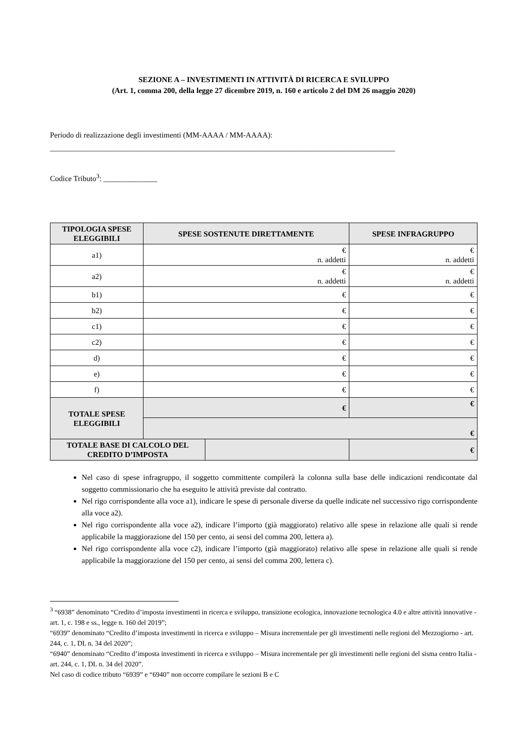SEZIONE A – INVESTIMENTI IN ATTIVITÀ DI RICERCA E SVILUPPO
(Art. 1, comma 200, della legge 27 dicembre 2019, n. 160 e articolo 2 del DM 26 maggio 2020)
Periodo di realizzazione degli investimenti (MM-AAAA / MM-AAAA):
__________________________________________________________________________________________
Codice Tributo<sup>3</sup>: ______________
| TIPOLOGIA SPESE ELEGGIBILI | SPESE SOSTENUTE DIRETTAMENTE | SPESE INFRAGRUPPO |
| --- | --- | --- |
| a1) | € n. addetti | € n. addetti |
| a2) | € n. addetti | € n. addetti |
| b1) | € | € |
| b2) | € | € |
| c1) | € | € |
| c2) | € | € |
| d) | € | € |
| e) | € | € |
| f) | € | € |
| TOTALE SPESE ELEGGIBILI | € | € |
| | € | |
| / TOTALE BASE DI CALCOLO DEL CREDITO D’IMPOSTA / / | | € |
Nel caso di spese infragruppo, il soggetto committente compilerà la colonna sulla base delle indicazioni rendicontate dal soggetto commissionario che ha eseguito le attività previste dal contratto.
Nel rigo corrispondente alla voce a1), indicare le spese di personale diverse da quelle indicate nel successivo rigo corrispondente alla voce a2).
Nel rigo corrispondente alla voce a2), indicare l’importo (già maggiorato) relativo alle spese in relazione alle quali si rende applicabile la maggiorazione del 150 per cento, ai sensi del comma 200, lettera a).
Nel rigo corrispondente alla voce c2), indicare l’importo (già maggiorato) relativo alle spese in relazione alle quali si rende applicabile la maggiorazione del 150 per cento, ai sensi del comma 200, lettera c).
<sup>3</sup> “6938” denominato “Credito d’imposta investimenti in ricerca e sviluppo, transizione ecologica, innovazione tecnologica 4.0 e altre attività innovative - art. 1, c. 198 e ss., legge n. 160 del 2019”;
“6939” denominato “Credito d’imposta investimenti in ricerca e sviluppo – Misura incrementale per gli investimenti nelle regioni del Mezzogiorno - art. 244, c. 1, DL n. 34 del 2020”;
“6940” denominato “Credito d’imposta investimenti in ricerca e sviluppo – Misura incrementale per gli investimenti nelle regioni del sisma centro Italia - art. 244, c. 1, DL n. 34 del 2020”.
Nel caso di codice tributo “6939” e “6940” non occorre compilare le sezioni B e C